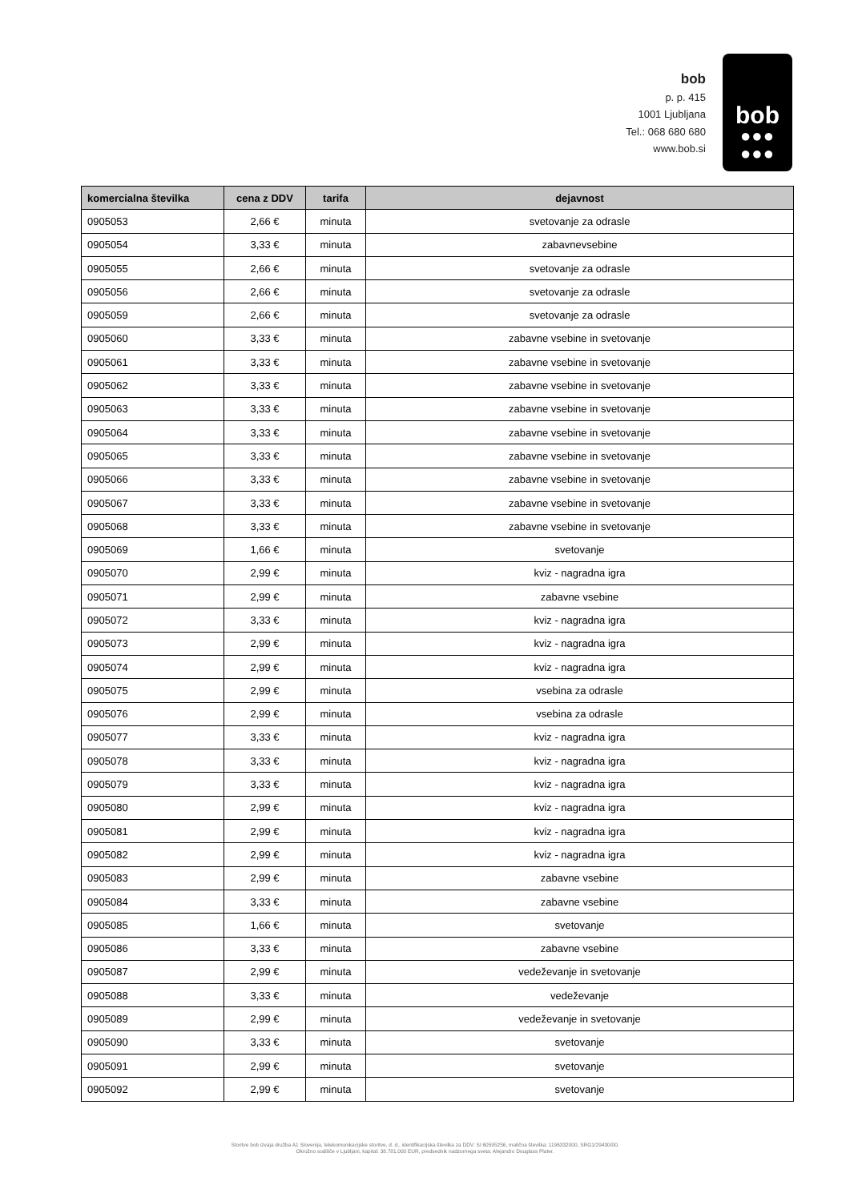bob
p. p. 415
1001 Ljubljana
Tel.: 068 680 680
www.bob.si
bob
●●●
●●●
| komercialna številka | cena z DDV | tarifa | dejavnost |
| --- | --- | --- | --- |
| 0905053 | 2,66 € | minuta | svetovanje za odrasle |
| 0905054 | 3,33 € | minuta | zabavnevsebine |
| 0905055 | 2,66 € | minuta | svetovanje za odrasle |
| 0905056 | 2,66 € | minuta | svetovanje za odrasle |
| 0905059 | 2,66 € | minuta | svetovanje za odrasle |
| 0905060 | 3,33 € | minuta | zabavne vsebine in svetovanje |
| 0905061 | 3,33 € | minuta | zabavne vsebine in svetovanje |
| 0905062 | 3,33 € | minuta | zabavne vsebine in svetovanje |
| 0905063 | 3,33 € | minuta | zabavne vsebine in svetovanje |
| 0905064 | 3,33 € | minuta | zabavne vsebine in svetovanje |
| 0905065 | 3,33 € | minuta | zabavne vsebine in svetovanje |
| 0905066 | 3,33 € | minuta | zabavne vsebine in svetovanje |
| 0905067 | 3,33 € | minuta | zabavne vsebine in svetovanje |
| 0905068 | 3,33 € | minuta | zabavne vsebine in svetovanje |
| 0905069 | 1,66 € | minuta | svetovanje |
| 0905070 | 2,99 € | minuta | kviz - nagradna igra |
| 0905071 | 2,99 € | minuta | zabavne vsebine |
| 0905072 | 3,33 € | minuta | kviz - nagradna igra |
| 0905073 | 2,99 € | minuta | kviz - nagradna igra |
| 0905074 | 2,99 € | minuta | kviz - nagradna igra |
| 0905075 | 2,99 € | minuta | vsebina za odrasle |
| 0905076 | 2,99 € | minuta | vsebina za odrasle |
| 0905077 | 3,33 € | minuta | kviz - nagradna igra |
| 0905078 | 3,33 € | minuta | kviz - nagradna igra |
| 0905079 | 3,33 € | minuta | kviz - nagradna igra |
| 0905080 | 2,99 € | minuta | kviz - nagradna igra |
| 0905081 | 2,99 € | minuta | kviz - nagradna igra |
| 0905082 | 2,99 € | minuta | kviz - nagradna igra |
| 0905083 | 2,99 € | minuta | zabavne vsebine |
| 0905084 | 3,33 € | minuta | zabavne vsebine |
| 0905085 | 1,66 € | minuta | svetovanje |
| 0905086 | 3,33 € | minuta | zabavne vsebine |
| 0905087 | 2,99 € | minuta | vedeževanje in svetovanje |
| 0905088 | 3,33 € | minuta | vedeževanje |
| 0905089 | 2,99 € | minuta | vedeževanje in svetovanje |
| 0905090 | 3,33 € | minuta | svetovanje |
| 0905091 | 2,99 € | minuta | svetovanje |
| 0905092 | 2,99 € | minuta | svetovanje |
Storitve bob izvaja družba A1 Slovenija, telekomunikacijske storitve, d. d., identifikacijska številka za DDV: SI 60595256, matična številka: 1196332000, SRG1/29430/00.
Okrožno sodišče v Ljubljani, kapital: 38.781.000 EUR, predsednik nadzornega sveta: Alejandro Douglass Plater.